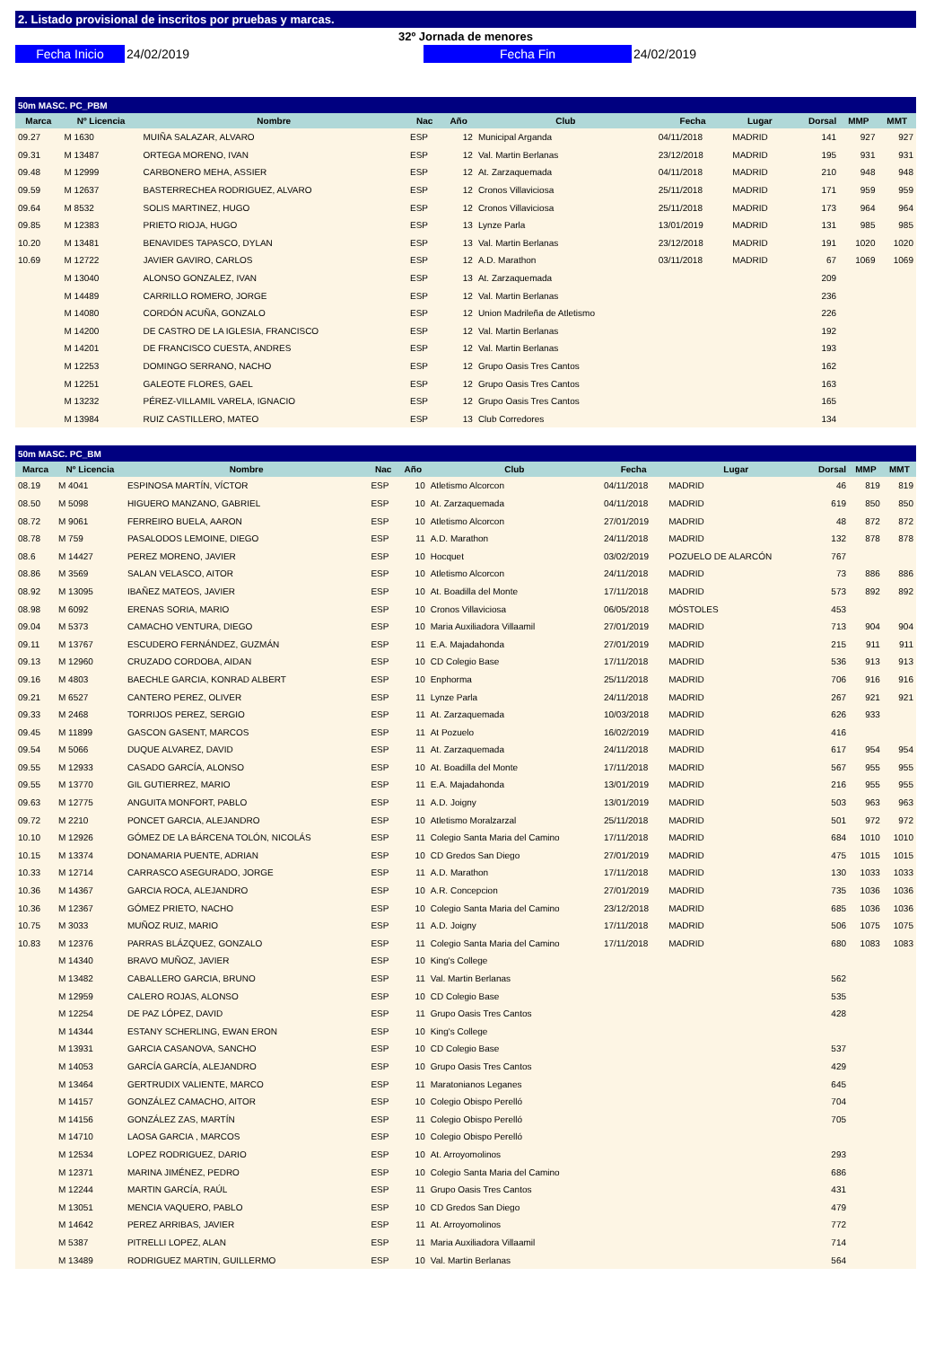2. Listado provisional de inscritos por pruebas y marcas.
32º Jornada de menores
Fecha Inicio 24/02/2019 Fecha Fin 24/02/2019
| 50m MASC. PC_PBM | | | | | | | | | | |
| --- | --- | --- | --- | --- | --- | --- | --- | --- | --- | --- |
| Marca | Nº Licencia | Nombre | Nac | Año | Club | Fecha | Lugar | Dorsal | MMP | MMT |
| 09.27 | M 1630 | MUIÑA SALAZAR, ALVARO | ESP | 12 | Municipal Arganda | 04/11/2018 | MADRID | 141 | 927 | 927 |
| 09.31 | M 13487 | ORTEGA MORENO, IVAN | ESP | 12 | Val. Martin Berlanas | 23/12/2018 | MADRID | 195 | 931 | 931 |
| 09.48 | M 12999 | CARBONERO MEHA, ASSIER | ESP | 12 | At. Zarzaquemada | 04/11/2018 | MADRID | 210 | 948 | 948 |
| 09.59 | M 12637 | BASTERRECHEA RODRIGUEZ, ALVARO | ESP | 12 | Cronos Villaviciosa | 25/11/2018 | MADRID | 171 | 959 | 959 |
| 09.64 | M 8532 | SOLIS MARTINEZ, HUGO | ESP | 12 | Cronos Villaviciosa | 25/11/2018 | MADRID | 173 | 964 | 964 |
| 09.85 | M 12383 | PRIETO RIOJA, HUGO | ESP | 13 | Lynze Parla | 13/01/2019 | MADRID | 131 | 985 | 985 |
| 10.20 | M 13481 | BENAVIDES TAPASCO, DYLAN | ESP | 13 | Val. Martin Berlanas | 23/12/2018 | MADRID | 191 | 1020 | 1020 |
| 10.69 | M 12722 | JAVIER GAVIRO, CARLOS | ESP | 12 | A.D. Marathon | 03/11/2018 | MADRID | 67 | 1069 | 1069 |
| | M 13040 | ALONSO GONZALEZ, IVAN | ESP | 13 | At. Zarzaquemada | | | 209 | | |
| | M 14489 | CARRILLO ROMERO, JORGE | ESP | 12 | Val. Martin Berlanas | | | 236 | | |
| | M 14080 | CORDÓN ACUÑA, GONZALO | ESP | 12 | Union Madrileña de Atletismo | | | 226 | | |
| | M 14200 | DE CASTRO DE LA IGLESIA, FRANCISCO | ESP | 12 | Val. Martin Berlanas | | | 192 | | |
| | M 14201 | DE FRANCISCO CUESTA, ANDRES | ESP | 12 | Val. Martin Berlanas | | | 193 | | |
| | M 12253 | DOMINGO SERRANO, NACHO | ESP | 12 | Grupo Oasis Tres Cantos | | | 162 | | |
| | M 12251 | GALEOTE FLORES, GAEL | ESP | 12 | Grupo Oasis Tres Cantos | | | 163 | | |
| | M 13232 | PÉREZ-VILLAMIL VARELA, IGNACIO | ESP | 12 | Grupo Oasis Tres Cantos | | | 165 | | |
| | M 13984 | RUIZ CASTILLERO, MATEO | ESP | 13 | Club Corredores | | | 134 | | |
| 50m MASC. PC_BM | | | | | | | | | | |
| --- | --- | --- | --- | --- | --- | --- | --- | --- | --- | --- |
| Marca | Nº Licencia | Nombre | Nac | Año | Club | Fecha | Lugar | Dorsal | MMP | MMT |
| 08.19 | M 4041 | ESPINOSA MARTÍN, VÍCTOR | ESP | 10 | Atletismo Alcorcon | 04/11/2018 | MADRID | 46 | 819 | 819 |
| 08.50 | M 5098 | HIGUERO MANZANO, GABRIEL | ESP | 10 | At. Zarzaquemada | 04/11/2018 | MADRID | 619 | 850 | 850 |
| 08.72 | M 9061 | FERREIRO BUELA, AARON | ESP | 10 | Atletismo Alcorcon | 27/01/2019 | MADRID | 48 | 872 | 872 |
| 08.78 | M 759 | PASALODOS LEMOINE, DIEGO | ESP | 11 | A.D. Marathon | 24/11/2018 | MADRID | 132 | 878 | 878 |
| 08.6 | M 14427 | PEREZ MORENO, JAVIER | ESP | 10 | Hocquet | 03/02/2019 | POZUELO DE ALARCÓN | 767 | | |
| 08.86 | M 3569 | SALAN VELASCO, AITOR | ESP | 10 | Atletismo Alcorcon | 24/11/2018 | MADRID | 73 | 886 | 886 |
| 08.92 | M 13095 | IBAÑEZ MATEOS, JAVIER | ESP | 10 | At. Boadilla del Monte | 17/11/2018 | MADRID | 573 | 892 | 892 |
| 08.98 | M 6092 | ERENAS SORIA, MARIO | ESP | 10 | Cronos Villaviciosa | 06/05/2018 | MÓSTOLES | 453 | | |
| 09.04 | M 5373 | CAMACHO VENTURA, DIEGO | ESP | 10 | Maria Auxiliadora Villaamil | 27/01/2019 | MADRID | 713 | 904 | 904 |
| 09.11 | M 13767 | ESCUDERO FERNÁNDEZ, GUZMÁN | ESP | 11 | E.A. Majadahonda | 27/01/2019 | MADRID | 215 | 911 | 911 |
| 09.13 | M 12960 | CRUZADO CORDOBA, AIDAN | ESP | 10 | CD Colegio Base | 17/11/2018 | MADRID | 536 | 913 | 913 |
| 09.16 | M 4803 | BAECHLE GARCIA, KONRAD ALBERT | ESP | 10 | Enphorma | 25/11/2018 | MADRID | 706 | 916 | 916 |
| 09.21 | M 6527 | CANTERO PEREZ, OLIVER | ESP | 11 | Lynze Parla | 24/11/2018 | MADRID | 267 | 921 | 921 |
| 09.33 | M 2468 | TORRIJOS PEREZ, SERGIO | ESP | 11 | At. Zarzaquemada | 10/03/2018 | MADRID | 626 | 933 | |
| 09.45 | M 11899 | GASCON GASENT, MARCOS | ESP | 11 | At Pozuelo | 16/02/2019 | MADRID | 416 | | |
| 09.54 | M 5066 | DUQUE ALVAREZ, DAVID | ESP | 11 | At. Zarzaquemada | 24/11/2018 | MADRID | 617 | 954 | 954 |
| 09.55 | M 12933 | CASADO GARCÍA, ALONSO | ESP | 10 | At. Boadilla del Monte | 17/11/2018 | MADRID | 567 | 955 | 955 |
| 09.55 | M 13770 | GIL GUTIERREZ, MARIO | ESP | 11 | E.A. Majadahonda | 13/01/2019 | MADRID | 216 | 955 | 955 |
| 09.63 | M 12775 | ANGUITA MONFORT, PABLO | ESP | 11 | A.D. Joigny | 13/01/2019 | MADRID | 503 | 963 | 963 |
| 09.72 | M 2210 | PONCET GARCIA, ALEJANDRO | ESP | 10 | Atletismo Moralzarzal | 25/11/2018 | MADRID | 501 | 972 | 972 |
| 10.10 | M 12926 | GÓMEZ DE LA BÁRCENA TOLÓN, NICOLÁS | ESP | 11 | Colegio Santa Maria del Camino | 17/11/2018 | MADRID | 684 | 1010 | 1010 |
| 10.15 | M 13374 | DONAMARIA PUENTE, ADRIAN | ESP | 10 | CD Gredos San Diego | 27/01/2019 | MADRID | 475 | 1015 | 1015 |
| 10.33 | M 12714 | CARRASCO ASEGURADO, JORGE | ESP | 11 | A.D. Marathon | 17/11/2018 | MADRID | 130 | 1033 | 1033 |
| 10.36 | M 14367 | GARCIA ROCA, ALEJANDRO | ESP | 10 | A.R. Concepcion | 27/01/2019 | MADRID | 735 | 1036 | 1036 |
| 10.36 | M 12367 | GÓMEZ PRIETO, NACHO | ESP | 10 | Colegio Santa Maria del Camino | 23/12/2018 | MADRID | 685 | 1036 | 1036 |
| 10.75 | M 3033 | MUÑOZ RUIZ, MARIO | ESP | 11 | A.D. Joigny | 17/11/2018 | MADRID | 506 | 1075 | 1075 |
| 10.83 | M 12376 | PARRAS BLÁZQUEZ, GONZALO | ESP | 11 | Colegio Santa Maria del Camino | 17/11/2018 | MADRID | 680 | 1083 | 1083 |
| | M 14340 | BRAVO MUÑOZ, JAVIER | ESP | 10 | King's College | | | | | |
| | M 13482 | CABALLERO GARCIA, BRUNO | ESP | 11 | Val. Martin Berlanas | | | 562 | | |
| | M 12959 | CALERO ROJAS, ALONSO | ESP | 10 | CD Colegio Base | | | 535 | | |
| | M 12254 | DE PAZ LÓPEZ, DAVID | ESP | 11 | Grupo Oasis Tres Cantos | | | 428 | | |
| | M 14344 | ESTANY SCHERLING, EWAN ERON | ESP | 10 | King's College | | | | | |
| | M 13931 | GARCIA CASANOVA, SANCHO | ESP | 10 | CD Colegio Base | | | 537 | | |
| | M 14053 | GARCÍA GARCÍA, ALEJANDRO | ESP | 10 | Grupo Oasis Tres Cantos | | | 429 | | |
| | M 13464 | GERTRUDIX VALIENTE, MARCO | ESP | 11 | Maratonianos Leganes | | | 645 | | |
| | M 14157 | GONZÁLEZ CAMACHO, AITOR | ESP | 10 | Colegio Obispo Perelló | | | 704 | | |
| | M 14156 | GONZÁLEZ ZAS, MARTÍN | ESP | 11 | Colegio Obispo Perelló | | | 705 | | |
| | M 14710 | LAOSA GARCIA , MARCOS | ESP | 10 | Colegio Obispo Perelló | | | | | |
| | M 12534 | LOPEZ RODRIGUEZ, DARIO | ESP | 10 | At. Arroyomolinos | | | 293 | | |
| | M 12371 | MARINA JIMÉNEZ, PEDRO | ESP | 10 | Colegio Santa Maria del Camino | | | 686 | | |
| | M 12244 | MARTIN GARCÍA, RAÚL | ESP | 11 | Grupo Oasis Tres Cantos | | | 431 | | |
| | M 13051 | MENCIA VAQUERO, PABLO | ESP | 10 | CD Gredos San Diego | | | 479 | | |
| | M 14642 | PEREZ ARRIBAS, JAVIER | ESP | 11 | At. Arroyomolinos | | | 772 | | |
| | M 5387 | PITRELLI LOPEZ, ALAN | ESP | 11 | Maria Auxiliadora Villaamil | | | 714 | | |
| | M 13489 | RODRIGUEZ MARTIN, GUILLERMO | ESP | 10 | Val. Martin Berlanas | | | 564 | | |